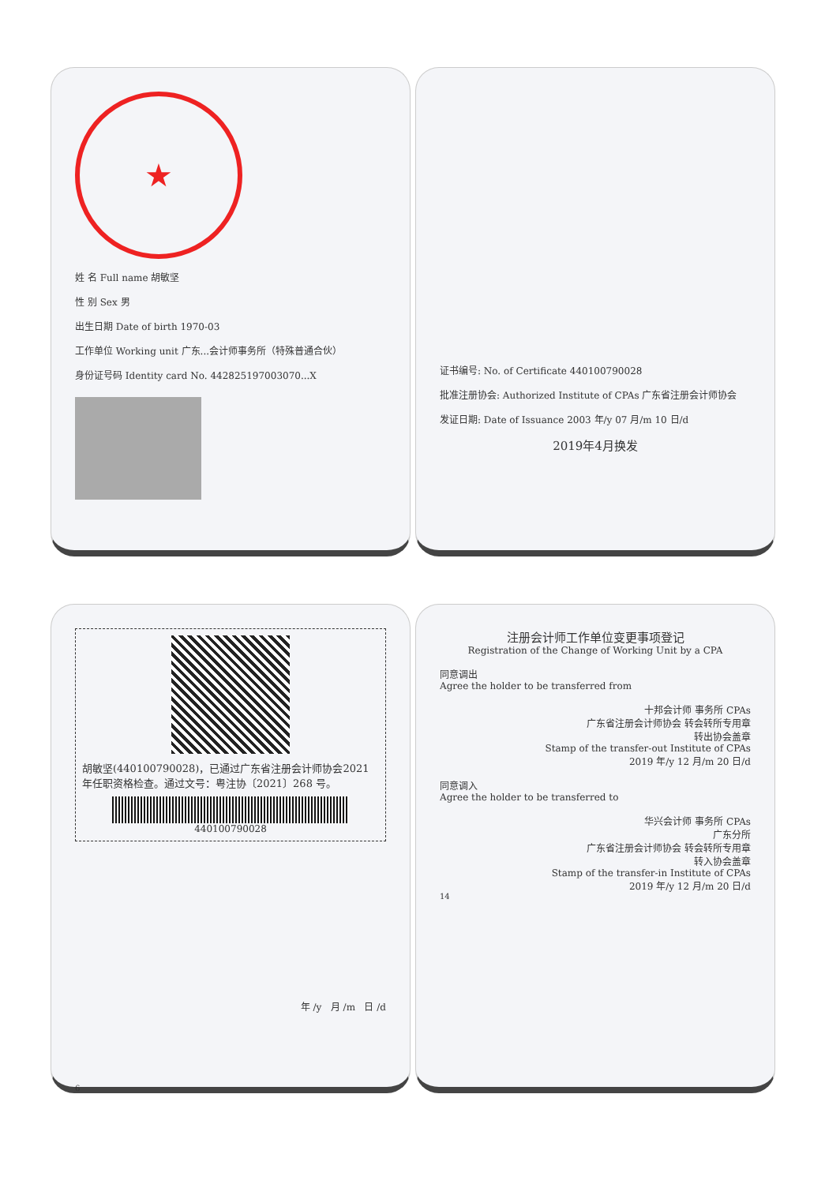★
姓 名 Full name 胡敏坚
性 别 Sex 男
出生日期 Date of birth 1970-03
工作单位 Working unit 广东...会计师事务所（特殊普通合伙）
身份证号码 Identity card No. 442825197003070...X
证书编号: No. of Certificate 440100790028
批准注册协会: Authorized Institute of CPAs 广东省注册会计师协会
发证日期: Date of Issuance 2003 年/y 07 月/m 10 日/d
2019年4月换发
胡敏坚(440100790028)，已通过广东省注册会计师协会2021年任职资格检查。通过文号：粤注协〔2021〕268 号。
440100790028
年 /y 月 /m 日 /d
6
注册会计师工作单位变更事项登记
Registration of the Change of Working Unit by a CPA
同意调出
Agree the holder to be transferred from
十邦会计师 事务所 CPAs
广东省注册会计师协会 转会转所专用章
转出协会盖章
Stamp of the transfer-out Institute of CPAs
2019 年/y 12 月/m 20 日/d
同意调入
Agree the holder to be transferred to
华兴会计师 事务所 CPAs
广东分所
广东省注册会计师协会 转会转所专用章
转入协会盖章
Stamp of the transfer-in Institute of CPAs
2019 年/y 12 月/m 20 日/d
14